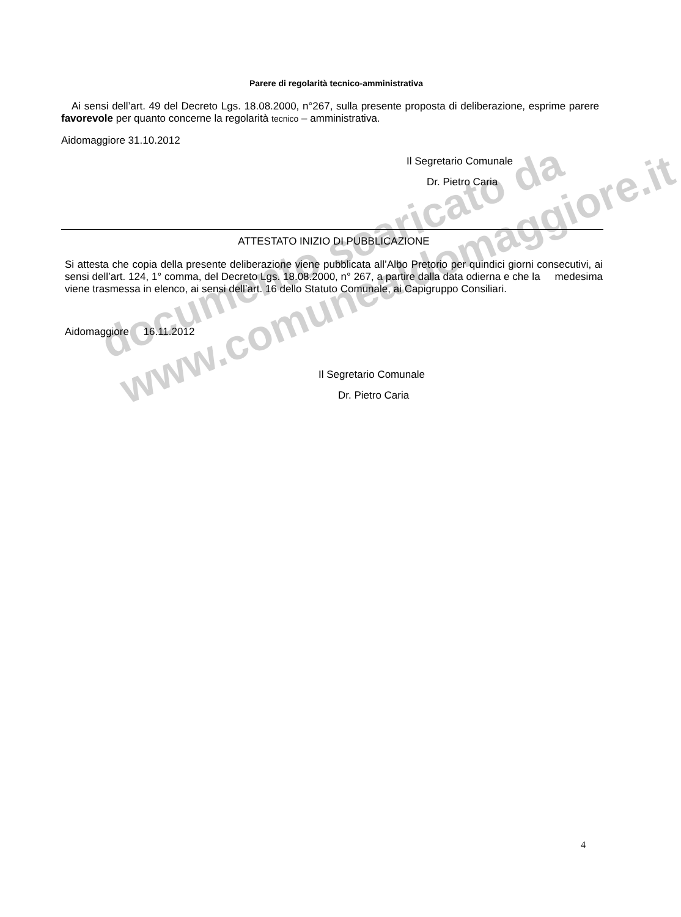documento scaricato da
www.comunealdomaggiore.it
Parere di regolarità tecnico-amministrativa
Ai sensi dell’art. 49 del Decreto Lgs. 18.08.2000, n°267, sulla presente proposta di deliberazione, esprime parere favorevole per quanto concerne la regolarità tecnico – amministrativa.
Aidomaggiore 31.10.2012
Il Segretario Comunale
Dr. Pietro Caria
ATTESTATO INIZIO DI PUBBLICAZIONE
Si attesta che copia della presente deliberazione viene pubblicata all’Albo Pretorio per quindici giorni consecutivi, ai sensi dell’art. 124, 1° comma, del Decreto Lgs. 18.08.2000, n° 267, a partire dalla data odierna e che la medesima viene trasmessa in elenco, ai sensi dell’art. 16 dello Statuto Comunale, ai Capigruppo Consiliari.
Aidomaggiore 16.11.2012
Il Segretario Comunale
Dr. Pietro Caria
4